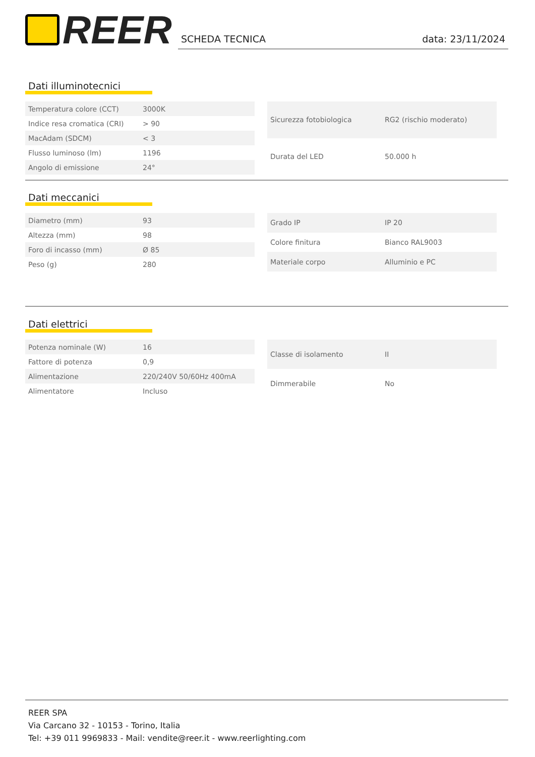REER
SCHEDA TECNICA data: 23/11/2024
Dati illuminotecnici
| Temperatura colore (CCT) | 3000K |
| Indice resa cromatica (CRI) | > 90 |
| MacAdam (SDCM) | < 3 |
| Flusso luminoso (lm) | 1196 |
| Angolo di emissione | 24° |
| Sicurezza fotobiologica | RG2 (rischio moderato) |
| Durata del LED | 50.000 h |
Dati meccanici
| Diametro (mm) | 93 |
| Altezza (mm) | 98 |
| Foro di incasso (mm) | Ø 85 |
| Peso (g) | 280 |
| Grado IP | IP 20 |
| Colore finitura | Bianco RAL9003 |
| Materiale corpo | Alluminio e PC |
Dati elettrici
| Potenza nominale (W) | 16 |
| Fattore di potenza | 0,9 |
| Alimentazione | 220/240V 50/60Hz 400mA |
| Alimentatore | Incluso |
| Classe di isolamento | II |
| Dimmerabile | No |
REER SPA
Via Carcano 32 - 10153 - Torino, Italia
Tel: +39 011 9969833 - Mail: vendite@reer.it - www.reerlighting.com